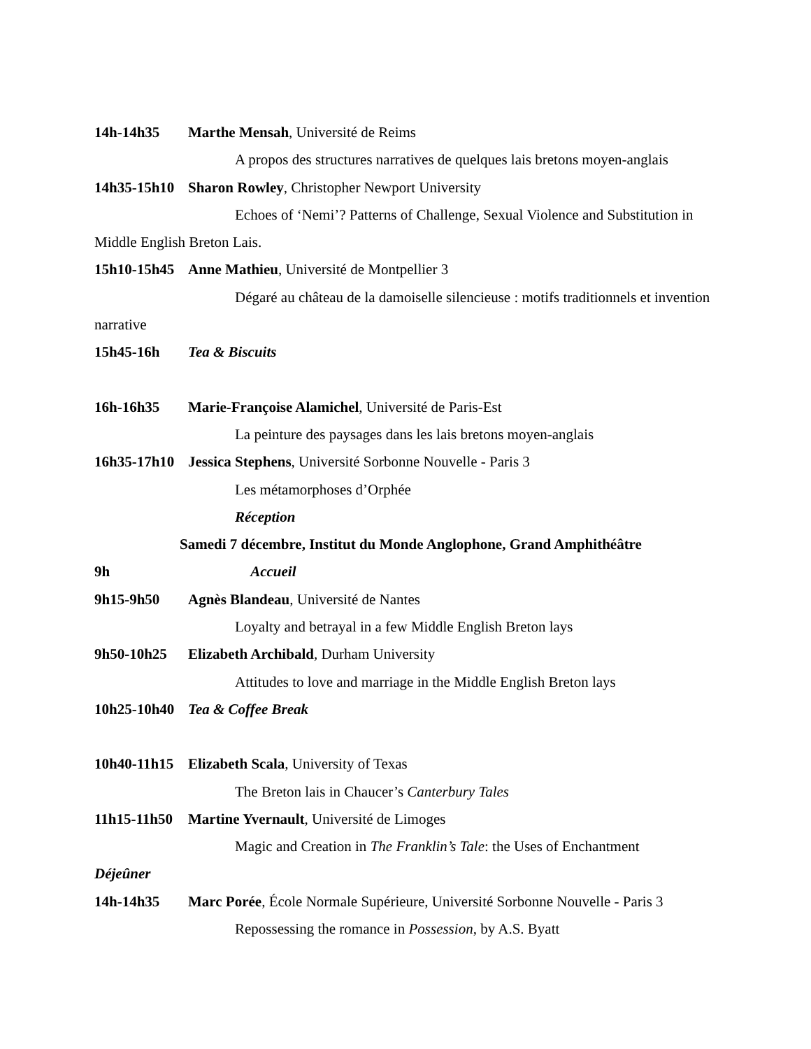14h-14h35 Marthe Mensah, Université de Reims
A propos des structures narratives de quelques lais bretons moyen-anglais
14h35-15h10 Sharon Rowley, Christopher Newport University
Echoes of ‘Nemi’? Patterns of Challenge, Sexual Violence and Substitution in Middle English Breton Lais.
15h10-15h45 Anne Mathieu, Université de Montpellier 3
Dégaré au château de la damoiselle silencieuse : motifs traditionnels et invention narrative
15h45-16h Tea & Biscuits
16h-16h35 Marie-Françoise Alamichel, Université de Paris-Est
La peinture des paysages dans les lais bretons moyen-anglais
16h35-17h10 Jessica Stephens, Université Sorbonne Nouvelle - Paris 3
Les métamorphoses d’Orphée
Réception
Samedi 7 décembre, Institut du Monde Anglophone, Grand Amphithéâtre
9h Accueil
9h15-9h50 Agnès Blandeau, Université de Nantes
Loyalty and betrayal in a few Middle English Breton lays
9h50-10h25 Elizabeth Archibald, Durham University
Attitudes to love and marriage in the Middle English Breton lays
10h25-10h40 Tea & Coffee Break
10h40-11h15 Elizabeth Scala, University of Texas
The Breton lais in Chaucer’s Canterbury Tales
11h15-11h50 Martine Yvernault, Université de Limoges
Magic and Creation in The Franklin’s Tale: the Uses of Enchantment
Déjeûner
14h-14h35 Marc Porée, École Normale Supérieure, Université Sorbonne Nouvelle - Paris 3
Repossessing the romance in Possession, by A.S. Byatt